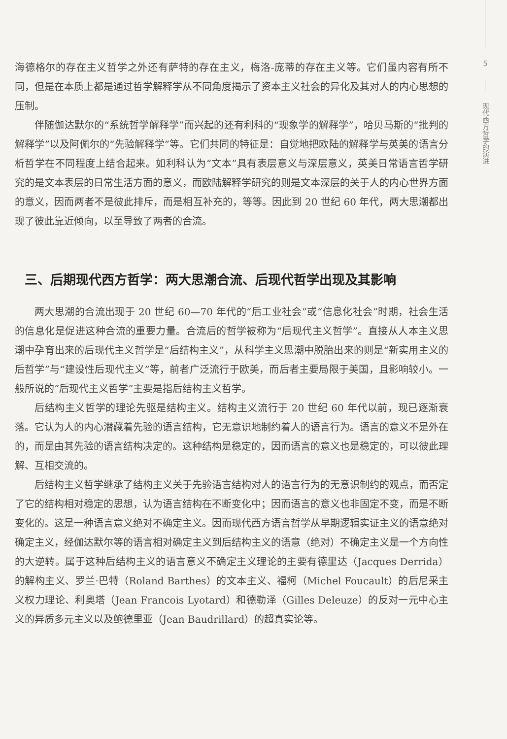海德格尔的存在主义哲学之外还有萨特的存在主义，梅洛-庞蒂的存在主义等。它们虽内容有所不同，但是在本质上都是通过哲学解释学从不同角度揭示了资本主义社会的异化及其对人的内心思想的压制。
伴随伽达默尔的“系统哲学解释学”而兴起的还有利科的“现象学的解释学”，哈贝马斯的“批判的解释学”以及阿佩尔的“先验解释学”等。它们共同的特征是：自觉地把欧陆的解释学与英美的语言分析哲学在不同程度上结合起来。如利科认为“文本”具有表层意义与深层意义，英美日常语言哲学研究的是文本表层的日常生活方面的意义，而欧陆解释学研究的则是文本深层的关于人的内心世界方面的意义，因而两者不是彼此排斥，而是相互补充的，等等。因此到 20 世纪 60 年代，两大思潮都出现了彼此靠近倾向，以至导致了两者的合流。
三、后期现代西方哲学：两大思潮合流、后现代哲学出现及其影响
两大思潮的合流出现于 20 世纪 60—70 年代的“后工业社会”或“信息化社会”时期，社会生活的信息化是促进这种合流的重要力量。合流后的哲学被称为“后现代主义哲学”。直接从人本主义思潮中孕育出来的后现代主义哲学是“后结构主义”，从科学主义思潮中脱胎出来的则是“新实用主义的后哲学”与“建设性后现代主义”等，前者广泛流行于欧美，而后者主要局限于美国，且影响较小。一般所说的“后现代主义哲学”主要是指后结构主义哲学。
后结构主义哲学的理论先驱是结构主义。结构主义流行于 20 世纪 60 年代以前，现已逐渐衰落。它认为人的内心潜藏着先验的语言结构，它无意识地制约着人的语言行为。语言的意义不是外在的，而是由其先验的语言结构决定的。这种结构是稳定的，因而语言的意义也是稳定的，可以彼此理解、互相交流的。
后结构主义哲学继承了结构主义关于先验语言结构对人的语言行为的无意识制约的观点，而否定了它的结构相对稳定的思想，认为语言结构在不断变化中；因而语言的意义也非固定不变，而是不断变化的。这是一种语言意义绝对不确定主义。因而现代西方语言哲学从早期逻辑实证主义的语意绝对确定主义，经伽达默尔等的语言相对确定主义到后结构主义的语意（绝对）不确定主义是一个方向性的大逆转。属于这种后结构主义的语言意义不确定主义理论的主要有德里达（Jacques Derrida）的解构主义、罗兰·巴特（Roland Barthes）的文本主义、福柯（Michel Foucault）的后尼采主义权力理论、利奥塔（Jean Francois Lyotard）和德勒泽（Gilles Deleuze）的反对一元中心主义的异质多元主义以及鲍德里亚（Jean Baudrillard）的超真实论等。
5
现代西方哲学的演进